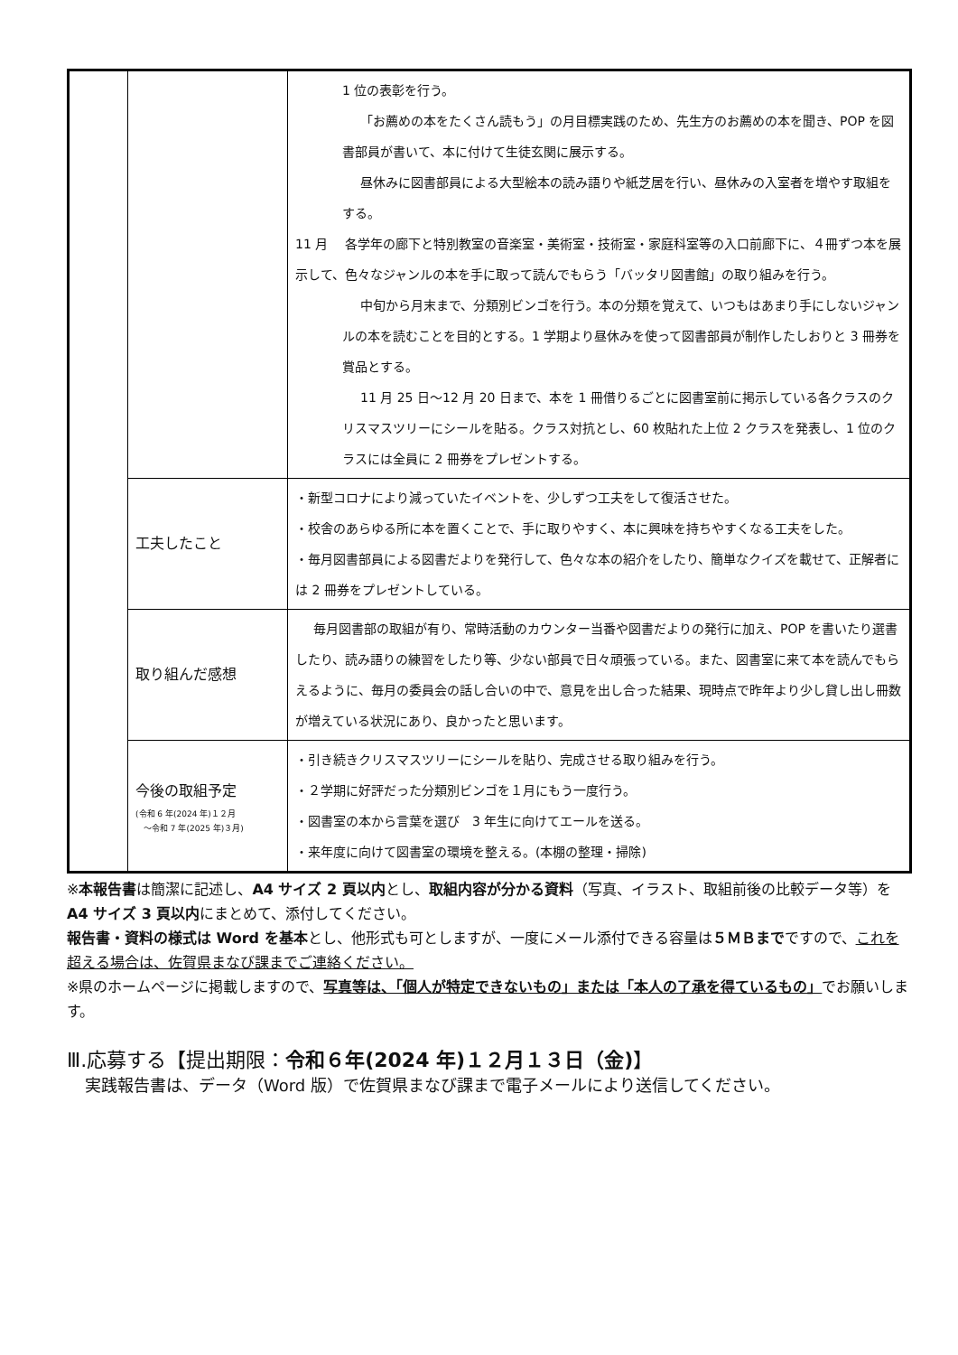| | | 1 位の表彰を行う。 「お薦めの本をたくさん読もう」の月目標実践のため、先生方のお薦めの本を聞き、POP を図書部員が書いて、本に付けて生徒玄関に展示する。 昼休みに図書部員による大型絵本の読み語りや紙芝居を行い、昼休みの入室者を増やす取組をする。 11 月 各学年の廊下と特別教室の音楽室・美術室・技術室・家庭科室等の入口前廊下に、４冊ずつ本を展示して、色々なジャンルの本を手に取って読んでもらう「バッタリ図書館」の取り組みを行う。 中旬から月末まで、分類別ビンゴを行う。本の分類を覚えて、いつもはあまり手にしないジャンルの本を読むことを目的とする。1 学期より昼休みを使って図書部員が制作したしおりと 3 冊券を賞品とする。 11 月 25 日～12 月 20 日まで、本を 1 冊借りるごとに図書室前に掲示している各クラスのクリスマスツリーにシールを貼る。クラス対抗とし、60 枚貼れた上位 2 クラスを発表し、1 位のクラスには全員に 2 冊券をプレゼントする。 |
| | 工夫したこと | ・新型コロナにより減っていたイベントを、少しずつ工夫をして復活させた。 ・校舎のあらゆる所に本を置くことで、手に取りやすく、本に興味を持ちやすくなる工夫をした。 ・毎月図書部員による図書だよりを発行して、色々な本の紹介をしたり、簡単なクイズを載せて、正解者には 2 冊券をプレゼントしている。 |
| | 取り組んだ感想 | 毎月図書部の取組が有り、常時活動のカウンター当番や図書だよりの発行に加え、POP を書いたり選書したり、読み語りの練習をしたり等、少ない部員で日々頑張っている。また、図書室に来て本を読んでもらえるように、毎月の委員会の話し合いの中で、意見を出し合った結果、現時点で昨年より少し貸し出し冊数が増えている状況にあり、良かったと思います。 |
| | 今後の取組予定 (令和 6 年(2024 年)１２月 ～令和 7 年(2025 年)３月) | ・引き続きクリスマスツリーにシールを貼り、完成させる取り組みを行う。 ・２学期に好評だった分類別ビンゴを１月にもう一度行う。 ・図書室の本から言葉を選び 3 年生に向けてエールを送る。 ・来年度に向けて図書室の環境を整える。(本棚の整理・掃除) |
※本報告書は簡潔に記述し、A4 サイズ 2 頁以内とし、取組内容が分かる資料（写真、イラスト、取組前後の比較データ等）を A4 サイズ 3 頁以内にまとめて、添付してください。
報告書・資料の様式は Word を基本とし、他形式も可としますが、一度にメール添付できる容量は５ＭＢまでですので、これを超える場合は、佐賀県まなび課までご連絡ください。
※県のホームページに掲載しますので、写真等は、「個人が特定できないもの」または「本人の了承を得ているもの」でお願いします。
Ⅲ.応募する【提出期限：令和６年(2024 年)１２月１３日（金)】
実践報告書は、データ（Word 版）で佐賀県まなび課まで電子メールにより送信してください。